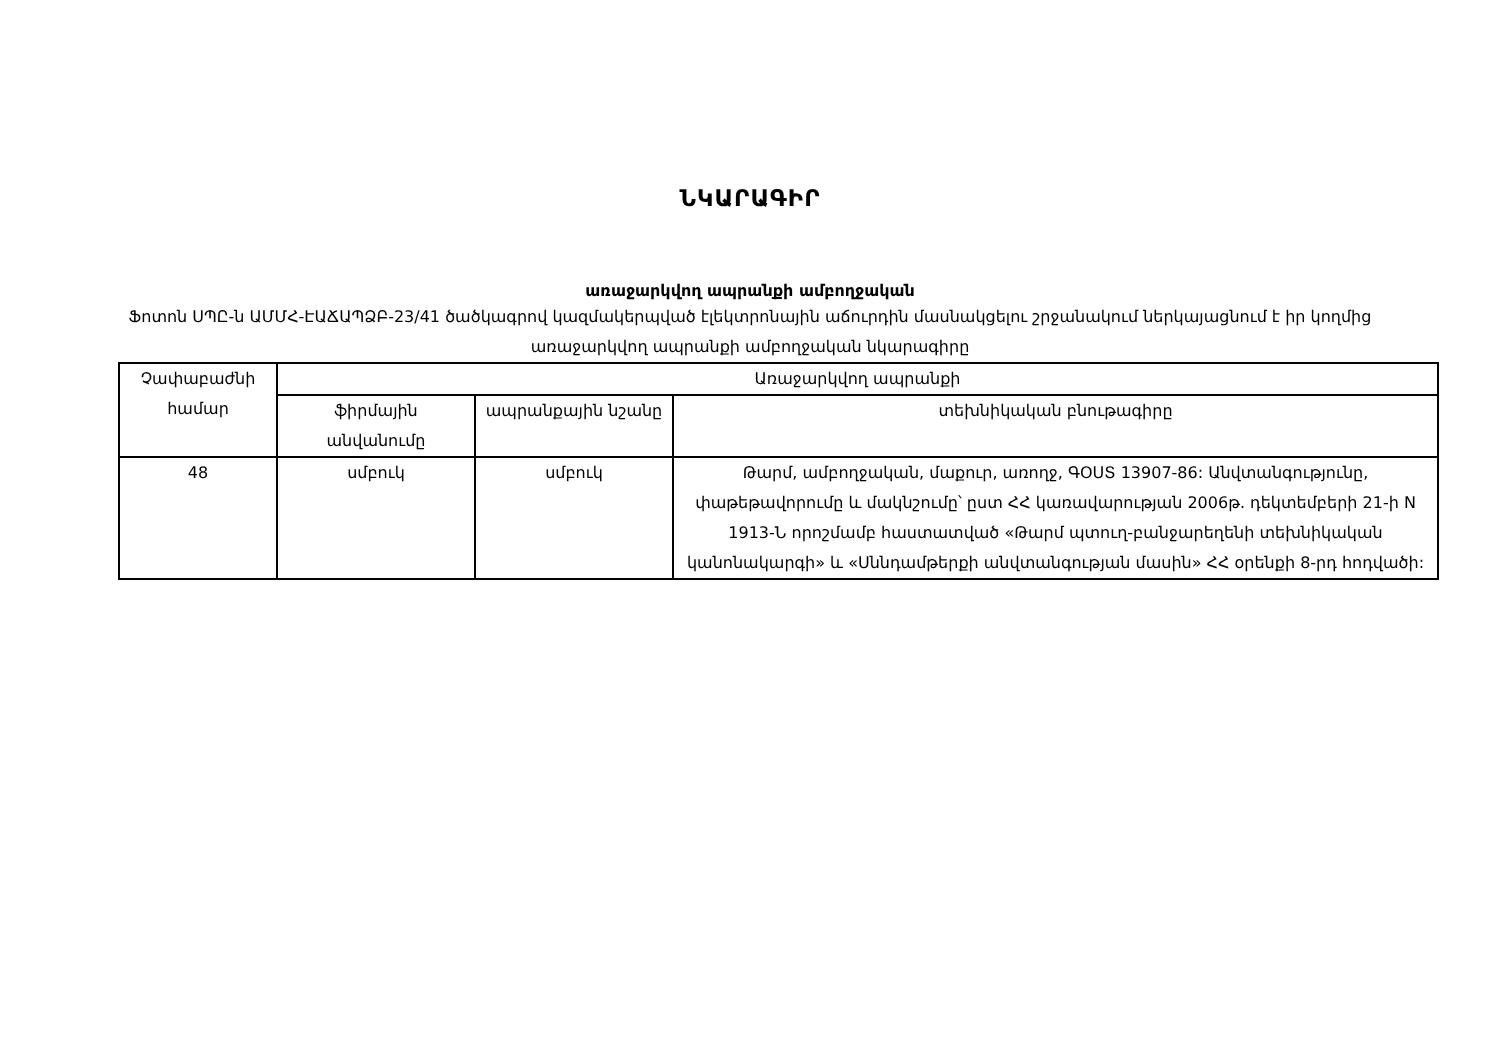ՆԿԱՐԱԳԻՐ
առաջարկվող ապրանքի ամբողջական
Ֆոտոն ՍՊԸ-ն ԱՄՄՀ-ԷԱՃԱՊՁԲ-23/41 ծածկագրով կազմակերպված էլեկտրոնային աճուրդին մասնակցելու շրջանակում ներկայացնում է իր կողմից առաջարկվող ապրանքի ամբողջական նկարագիրը
| Չափաբաժնի համար | Առաջարկվող ապրանքի | | |
| --- | --- | --- | --- |
| | ֆիրմային անվանումը | ապրանքային նշանը | տեխնիկական բնութագիրը |
| 48 | սմբուկ | սմբուկ | Թարմ, ամբողջական, մաքուր, առողջ, ԳՕՍՏ 13907-86: Անվտանգությունը, փաթեթավորումը և մակնշումը՝ ըստ ՀՀ կառավարության 2006թ. դեկտեմբերի 21-ի N 1913-Ն որոշմամբ հաստատված «Թարմ պտուղ-բանջարեղենի տեխնիկական կանոնակարգի» և «Սննդամթերքի անվտանգության մասին» ՀՀ օրենքի 8-րդ հոդվածի: |